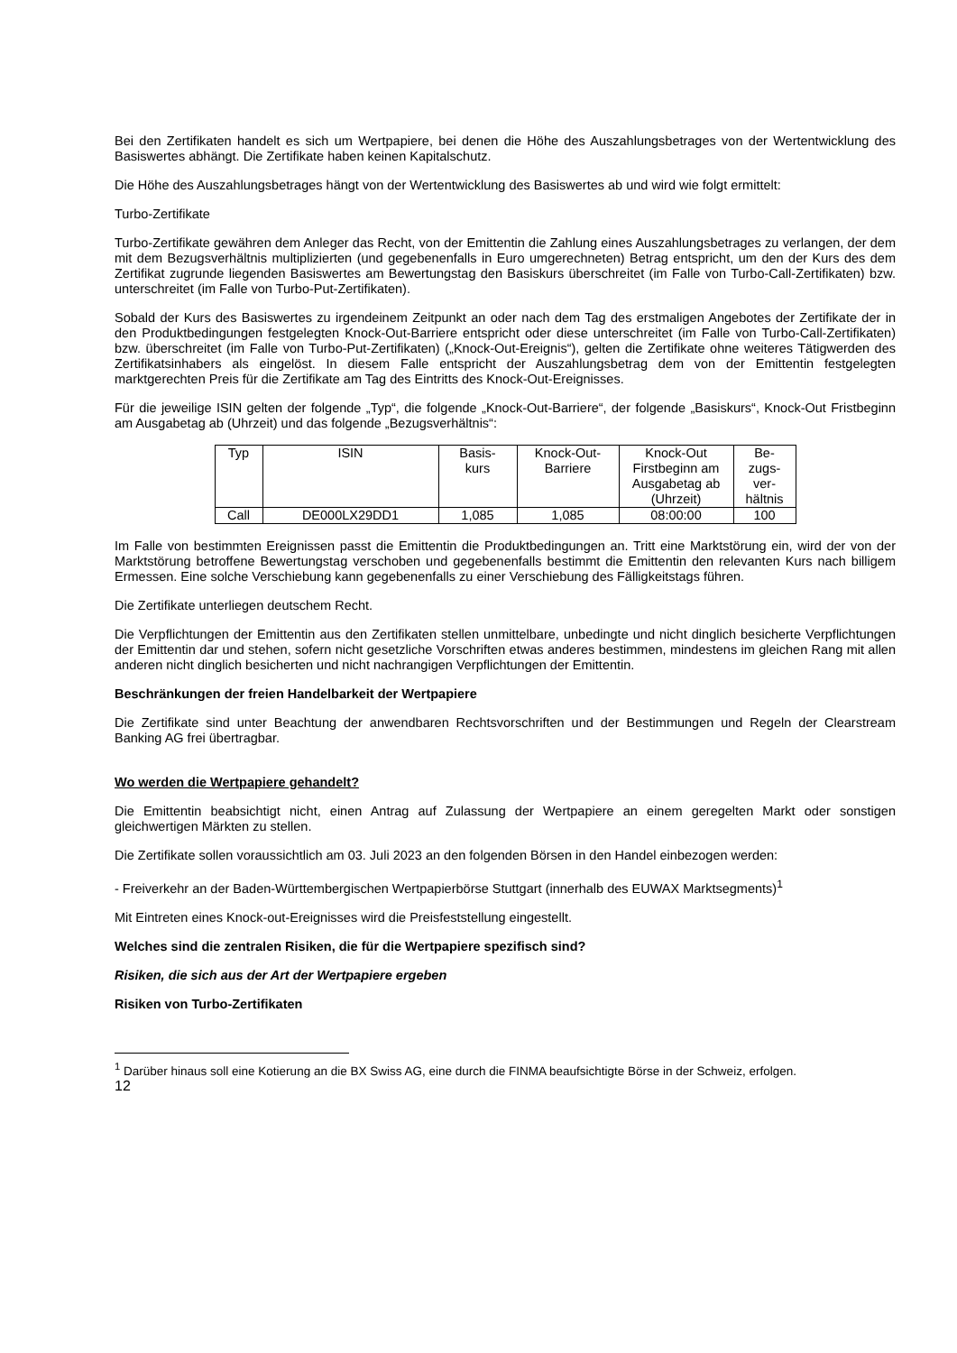Bei den Zertifikaten handelt es sich um Wertpapiere, bei denen die Höhe des Auszahlungsbetrages von der Wertentwicklung des Basiswertes abhängt. Die Zertifikate haben keinen Kapitalschutz.
Die Höhe des Auszahlungsbetrages hängt von der Wertentwicklung des Basiswertes ab und wird wie folgt ermittelt:
Turbo-Zertifikate
Turbo-Zertifikate gewähren dem Anleger das Recht, von der Emittentin die Zahlung eines Auszahlungsbetrages zu verlangen, der dem mit dem Bezugsverhältnis multiplizierten (und gegebenenfalls in Euro umgerechneten) Betrag entspricht, um den der Kurs des dem Zertifikat zugrunde liegenden Basiswertes am Bewertungstag den Basiskurs überschreitet (im Falle von Turbo-Call-Zertifikaten) bzw. unterschreitet (im Falle von Turbo-Put-Zertifikaten).
Sobald der Kurs des Basiswertes zu irgendeinem Zeitpunkt an oder nach dem Tag des erstmaligen Angebotes der Zertifikate der in den Produktbedingungen festgelegten Knock-Out-Barriere entspricht oder diese unterschreitet (im Falle von Turbo-Call-Zertifikaten) bzw. überschreitet (im Falle von Turbo-Put-Zertifikaten) („Knock-Out-Ereignis“), gelten die Zertifikate ohne weiteres Tätigwerden des Zertifikatsinhabers als eingelöst. In diesem Falle entspricht der Auszahlungsbetrag dem von der Emittentin festgelegten marktgerechten Preis für die Zertifikate am Tag des Eintritts des Knock-Out-Ereignisses.
Für die jeweilige ISIN gelten der folgende „Typ“, die folgende „Knock-Out-Barriere“, der folgende „Basiskurs“, Knock-Out Fristbeginn am Ausgabetag ab (Uhrzeit) und das folgende „Bezugsverhältnis“:
| Typ | ISIN | Basis- kurs | Knock-Out- Barriere | Knock-Out Firstbeginn am Ausgabetag ab (Uhrzeit) | Be- zugs- ver- hältnis |
| --- | --- | --- | --- | --- | --- |
| Call | DE000LX29DD1 | 1,085 | 1,085 | 08:00:00 | 100 |
Im Falle von bestimmten Ereignissen passt die Emittentin die Produktbedingungen an. Tritt eine Marktstörung ein, wird der von der Marktstörung betroffene Bewertungstag verschoben und gegebenenfalls bestimmt die Emittentin den relevanten Kurs nach billigem Ermessen. Eine solche Verschiebung kann gegebenenfalls zu einer Verschiebung des Fälligkeitstags führen.
Die Zertifikate unterliegen deutschem Recht.
Die Verpflichtungen der Emittentin aus den Zertifikaten stellen unmittelbare, unbedingte und nicht dinglich besicherte Verpflichtungen der Emittentin dar und stehen, sofern nicht gesetzliche Vorschriften etwas anderes bestimmen, mindestens im gleichen Rang mit allen anderen nicht dinglich besicherten und nicht nachrangigen Verpflichtungen der Emittentin.
Beschränkungen der freien Handelbarkeit der Wertpapiere
Die Zertifikate sind unter Beachtung der anwendbaren Rechtsvorschriften und der Bestimmungen und Regeln der Clearstream Banking AG frei übertragbar.
Wo werden die Wertpapiere gehandelt?
Die Emittentin beabsichtigt nicht, einen Antrag auf Zulassung der Wertpapiere an einem geregelten Markt oder sonstigen gleichwertigen Märkten zu stellen.
Die Zertifikate sollen voraussichtlich am 03. Juli 2023 an den folgenden Börsen in den Handel einbezogen werden:
- Freiverkehr an der Baden-Württembergischen Wertpapierbörse Stuttgart (innerhalb des EUWAX Marktsegments)<sup>1</sup>
Mit Eintreten eines Knock-out-Ereignisses wird die Preisfeststellung eingestellt.
Welches sind die zentralen Risiken, die für die Wertpapiere spezifisch sind?
Risiken, die sich aus der Art der Wertpapiere ergeben
Risiken von Turbo-Zertifikaten
<sup>1</sup> Darüber hinaus soll eine Kotierung an die BX Swiss AG, eine durch die FINMA beaufsichtigte Börse in der Schweiz, erfolgen.
12